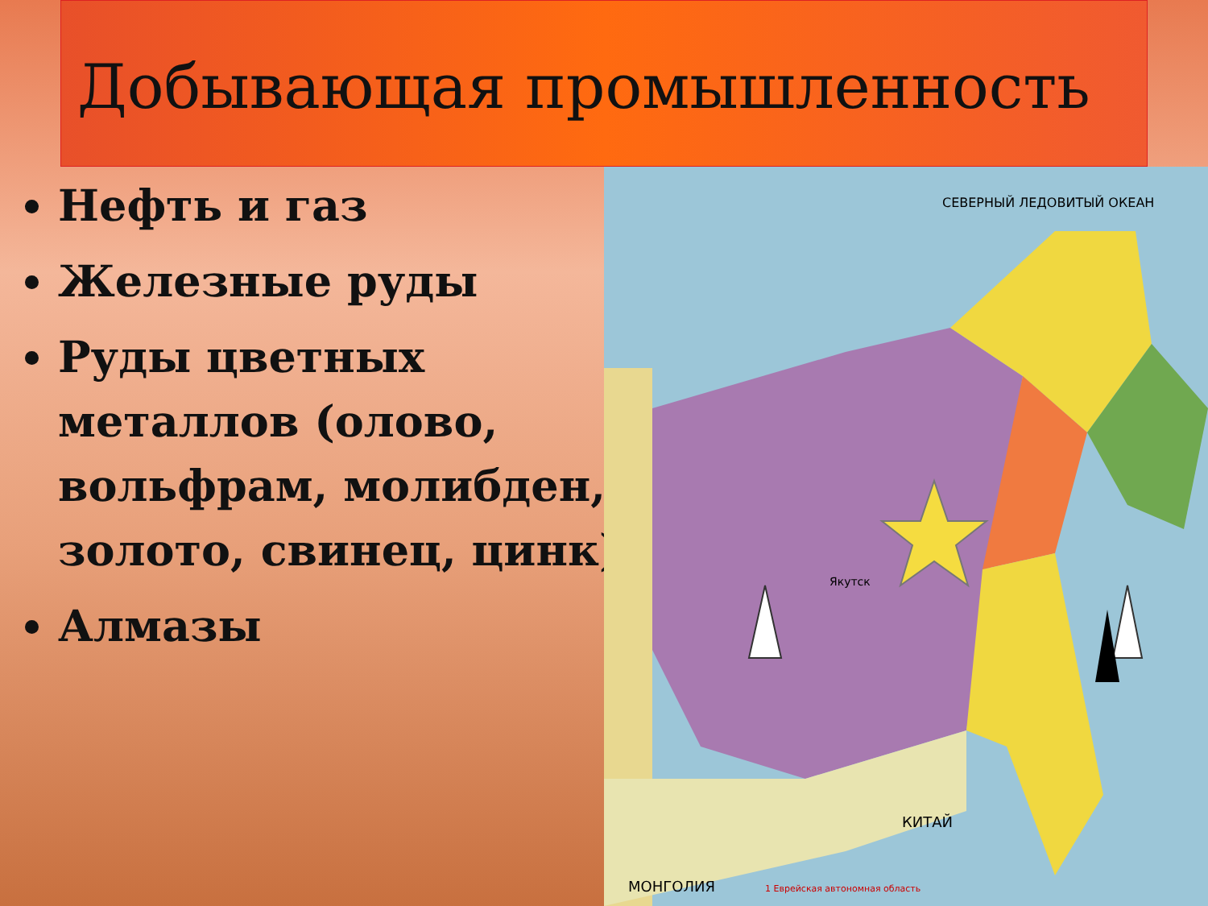Добывающая промышленность
Нефть и газ
Железные руды
Руды цветных металлов (олово, вольфрам, молибден, золото, свинец, цинк)
Алмазы
Якутск
СЕВЕРНЫЙ ЛЕДОВИТЫЙ ОКЕАН
МОНГОЛИЯ
КИТАЙ
1 Еврейская автономная область